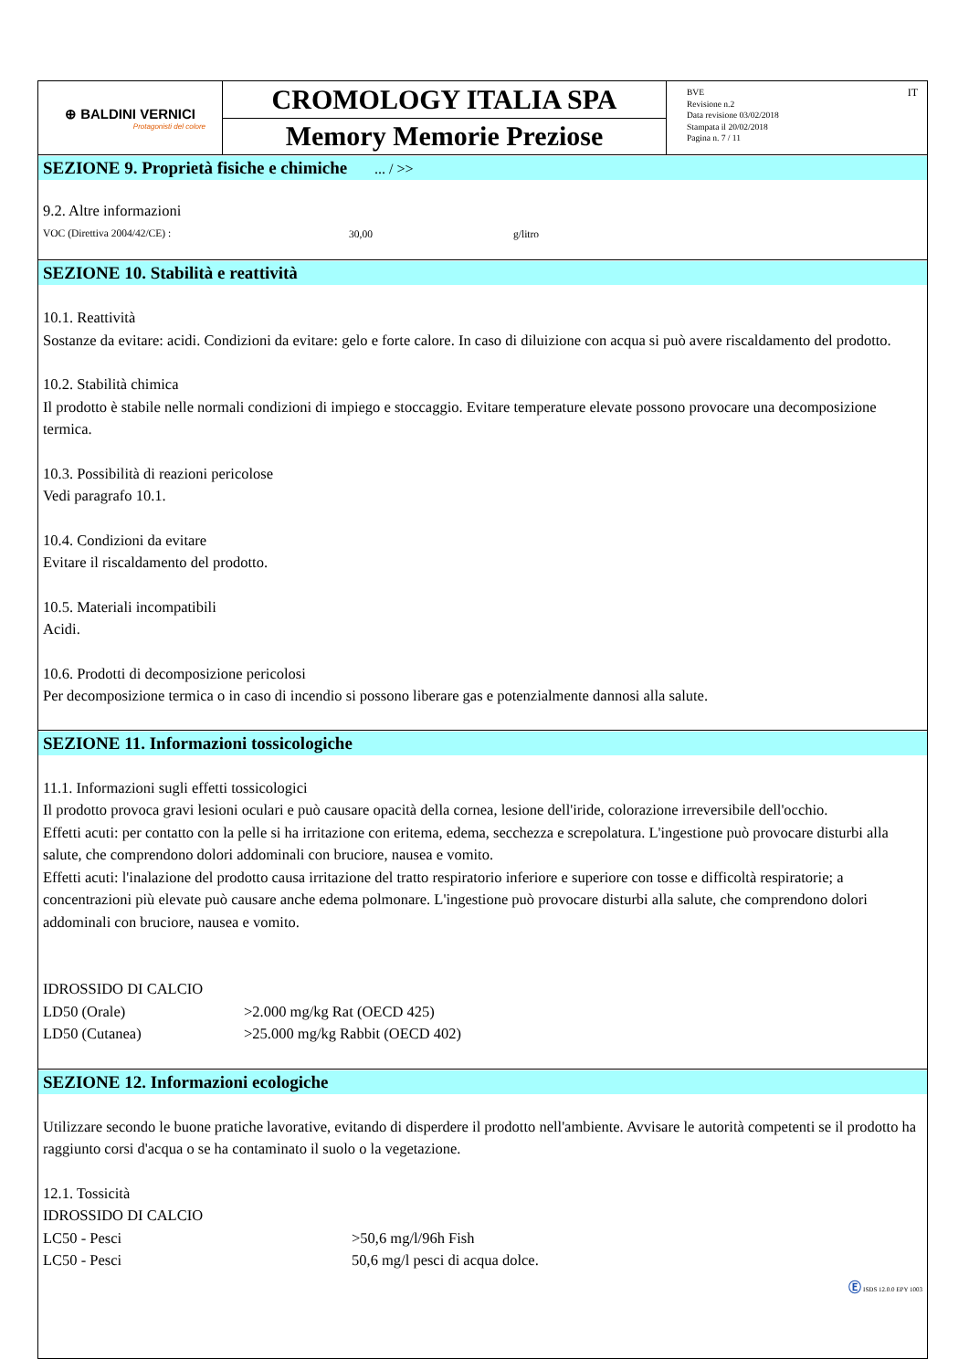⊕ BALDINI VERNICI
Protagonisti del colore
CROMOLOGY ITALIA SPA
Memory Memorie Preziose
BVE
Revisione n.2
Data revisione 03/02/2018
Stampata il 20/02/2018
Pagina n. 7 / 11
IT
SEZIONE 9. Proprietà fisiche e chimiche ... / >>
9.2. Altre informazioni
| VOC (Direttiva 2004/42/CE) : | 30,00 | g/litro |
SEZIONE 10. Stabilità e reattività
10.1. Reattività
Sostanze da evitare: acidi. Condizioni da evitare: gelo e forte calore. In caso di diluizione con acqua si può avere riscaldamento del prodotto.
10.2. Stabilità chimica
Il prodotto è stabile nelle normali condizioni di impiego e stoccaggio. Evitare temperature elevate possono provocare una decomposizione termica.
10.3. Possibilità di reazioni pericolose
Vedi paragrafo 10.1.
10.4. Condizioni da evitare
Evitare il riscaldamento del prodotto.
10.5. Materiali incompatibili
Acidi.
10.6. Prodotti di decomposizione pericolosi
Per decomposizione termica o in caso di incendio si possono liberare gas e potenzialmente dannosi alla salute.
SEZIONE 11. Informazioni tossicologiche
11.1. Informazioni sugli effetti tossicologici
Il prodotto provoca gravi lesioni oculari e può causare opacità della cornea, lesione dell'iride, colorazione irreversibile dell'occhio.
Effetti acuti: per contatto con la pelle si ha irritazione con eritema, edema, secchezza e screpolatura. L'ingestione può provocare disturbi alla salute, che comprendono dolori addominali con bruciore, nausea e vomito.
Effetti acuti: l'inalazione del prodotto causa irritazione del tratto respiratorio inferiore e superiore con tosse e difficoltà respiratorie; a concentrazioni più elevate può causare anche edema polmonare. L'ingestione può provocare disturbi alla salute, che comprendono dolori addominali con bruciore, nausea e vomito.
IDROSSIDO DI CALCIO
| LD50 (Orale) | >2.000 mg/kg Rat (OECD 425) |
| LD50 (Cutanea) | >25.000 mg/kg Rabbit (OECD 402) |
SEZIONE 12. Informazioni ecologiche
Utilizzare secondo le buone pratiche lavorative, evitando di disperdere il prodotto nell'ambiente. Avvisare le autorità competenti se il prodotto ha raggiunto corsi d'acqua o se ha contaminato il suolo o la vegetazione.
12.1. Tossicità
IDROSSIDO DI CALCIO
| LC50 - Pesci | >50,6 mg/l/96h Fish |
| LC50 - Pesci | 50,6 mg/l pesci di acqua dolce. |
Ⓔ ISDS 12.0.0 EPY 1003